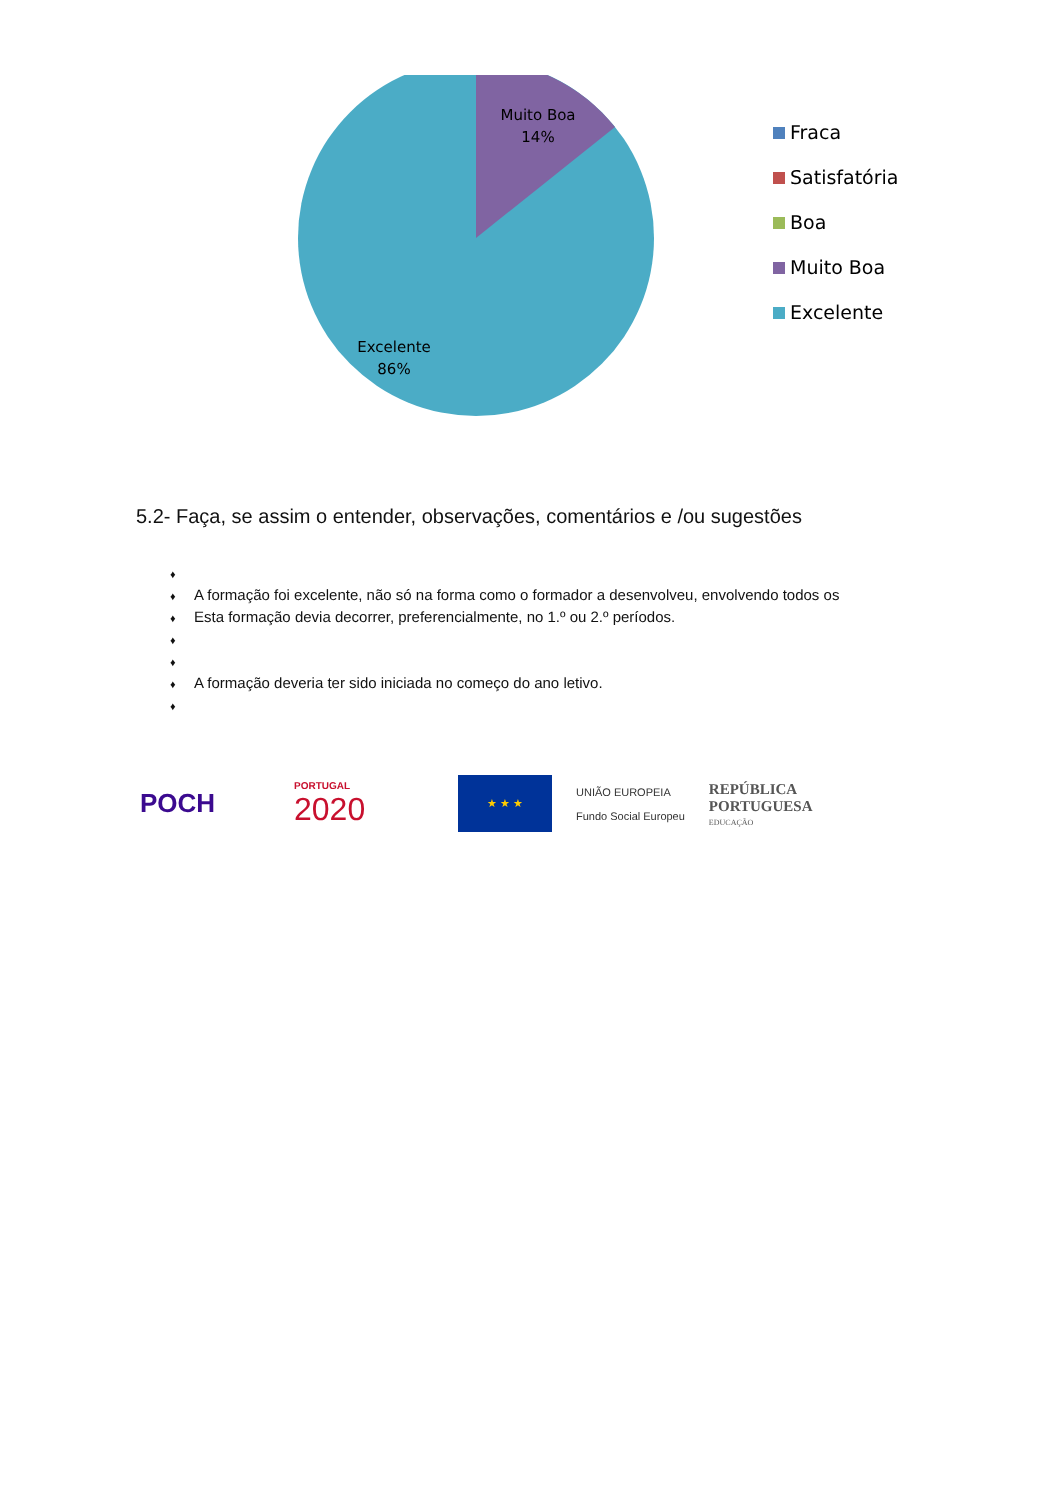Muito Boa
14%
Excelente
86%
Fraca
Satisfatória
Boa
Muito Boa
Excelente
5.2- Faça, se assim o entender, observações, comentários e /ou sugestões
♦
♦ A formação foi excelente, não só na forma como o formador a desenvolveu, envolvendo todos os
♦ Esta formação devia decorrer, preferencialmente, no 1.º ou 2.º períodos.
♦
♦
♦ A formação deveria ter sido iniciada no começo do ano letivo.
♦
POCH
PORTUGAL
2020
★ ★ ★
UNIÃO EUROPEIA
Fundo Social Europeu
REPÚBLICA
PORTUGUESA
EDUCAÇÃO